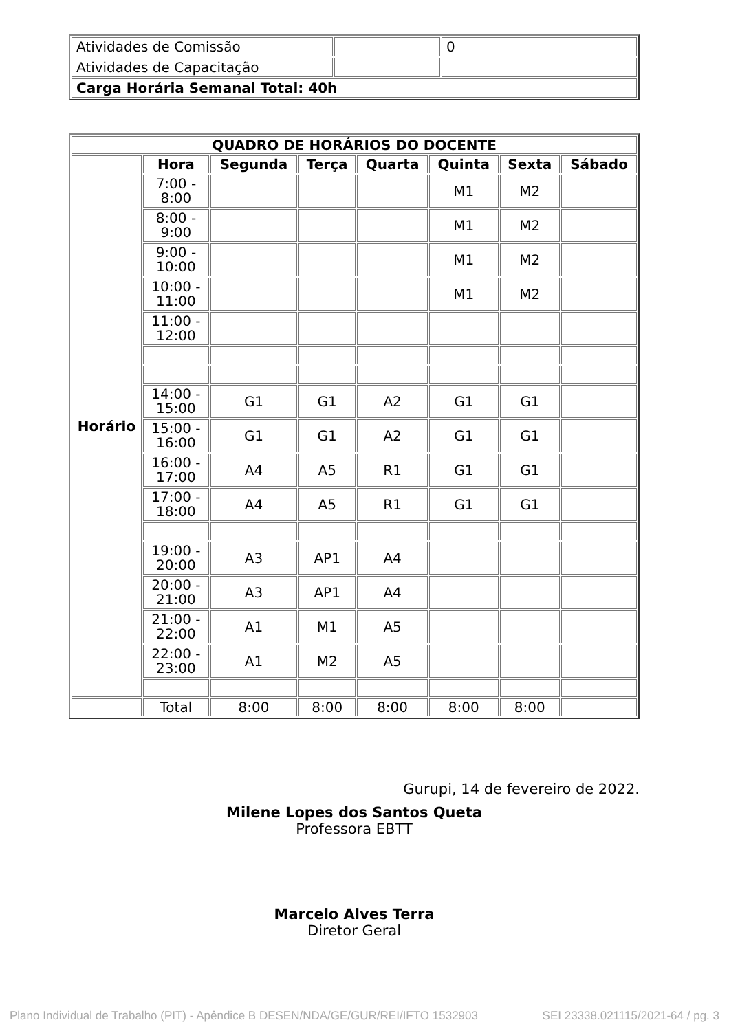| Atividades de Comissão | | 0 |
| Atividades de Capacitação | | |
| Carga Horária Semanal Total: 40h | | |
| QUADRO DE HORÁRIOS DO DOCENTE | | | | | | | |
| --- | --- | --- | --- | --- | --- | --- | --- |
| Horário | Hora | Segunda | Terça | Quarta | Quinta | Sexta | Sábado |
| | 7:00 - 8:00 | | | | M1 | M2 | |
| | 8:00 - 9:00 | | | | M1 | M2 | |
| | 9:00 - 10:00 | | | | M1 | M2 | |
| | 10:00 - 11:00 | | | | M1 | M2 | |
| | 11:00 - 12:00 | | | | | | |
| | 14:00 - 15:00 | G1 | G1 | A2 | G1 | G1 | |
| | 15:00 - 16:00 | G1 | G1 | A2 | G1 | G1 | |
| | 16:00 - 17:00 | A4 | A5 | R1 | G1 | G1 | |
| | 17:00 - 18:00 | A4 | A5 | R1 | G1 | G1 | |
| | 19:00 - 20:00 | A3 | AP1 | A4 | | | |
| | 20:00 - 21:00 | A3 | AP1 | A4 | | | |
| | 21:00 - 22:00 | A1 | M1 | A5 | | | |
| | 22:00 - 23:00 | A1 | M2 | A5 | | | |
| | Total | 8:00 | 8:00 | 8:00 | 8:00 | 8:00 | |
Gurupi, 14 de fevereiro de 2022.
Milene Lopes dos Santos Queta
Professora EBTT
Marcelo Alves Terra
Diretor Geral
Plano Individual de Trabalho (PIT) - Apêndice B DESEN/NDA/GE/GUR/REI/IFTO 1532903 SEI 23338.021115/2021-64 / pg. 3